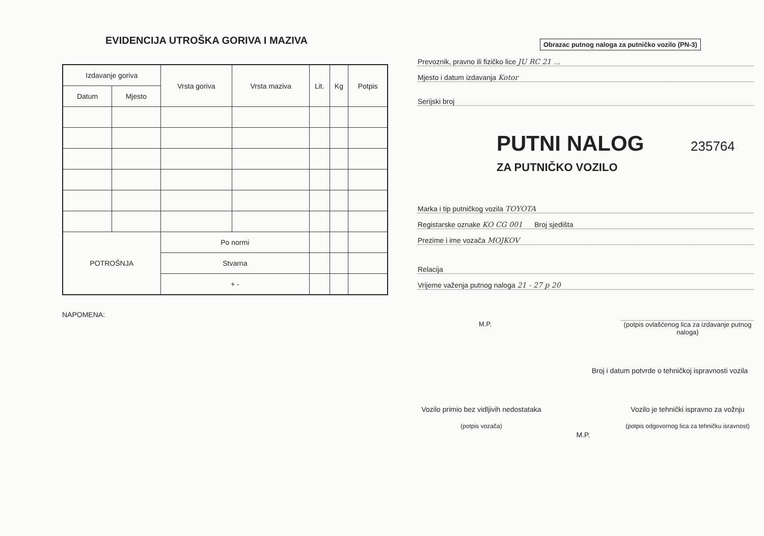EVIDENCIJA UTROŠKA GORIVA I MAZIVA
| Izdavanje goriva | | Vrsta goriva | Vrsta maziva | Lit. | Kg | Potpis |
| --- | --- | --- | --- | --- | --- | --- |
| Datum | Mjesto | | | | | |
| POTROŠNJA | | Po normi | | | | |
| | | Stvarna | | | | |
| | | + - | | | | |
NAPOMENA:
Obrazac putnog naloga za putničko vozilo (PN-3)
Prevoznik, pravno ili fizičko lice JU RC 21 ...
Mjesto i datum izdavanja Kotor
Serijski broj
PUTNI NALOG 235764
ZA PUTNIČKO VOZILO
Marka i tip putničkog vozila TOYOTA
Registarske oznake KO CG 001 Broj sjedišta
Prezime i ime vozača MOJKOV
Relacija
Vrijeme važenja putnog naloga 21 - 27 p 20
M.P. (potpis ovlašćenog lica za izdavanje putnog naloga)
Broj i datum potvrde o tehničkoj ispravnosti vozila
Vozilo primio bez vidljivih nedostataka
(potpis vozača)
M.P.
Vozilo je tehnički ispravno za vožnju
(potpis odgovornog lica za tehničku isravnost)